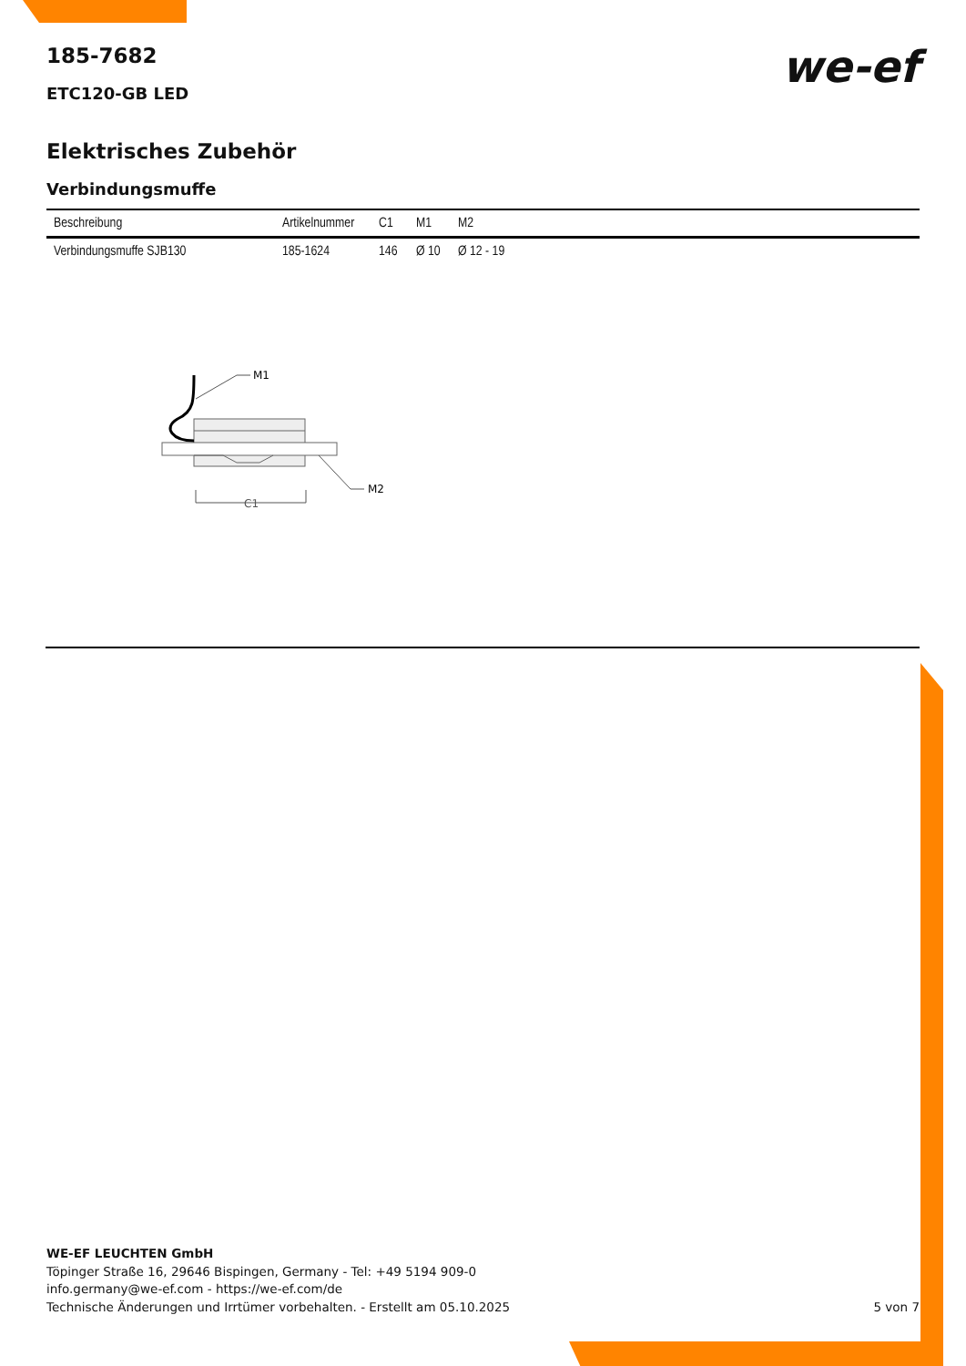we-ef 185-7682
ETC120-GB LED
Elektrisches Zubehör
Verbindungsmuffe
| Beschreibung | Artikelnummer | C1 | M1 | M2 |
| --- | --- | --- | --- | --- |
| Verbindungsmuffe SJB130 | 185-1624 | 146 | Ø 10 | Ø 12 - 19 |
M1
M2
C1
WE-EF LEUCHTEN GmbH
Töpinger Straße 16, 29646 Bispingen, Germany - Tel: +49 5194 909-0
info.germany@we-ef.com - https://we-ef.com/de
Technische Änderungen und Irrtümer vorbehalten. - Erstellt am 05.10.2025 5 von 7